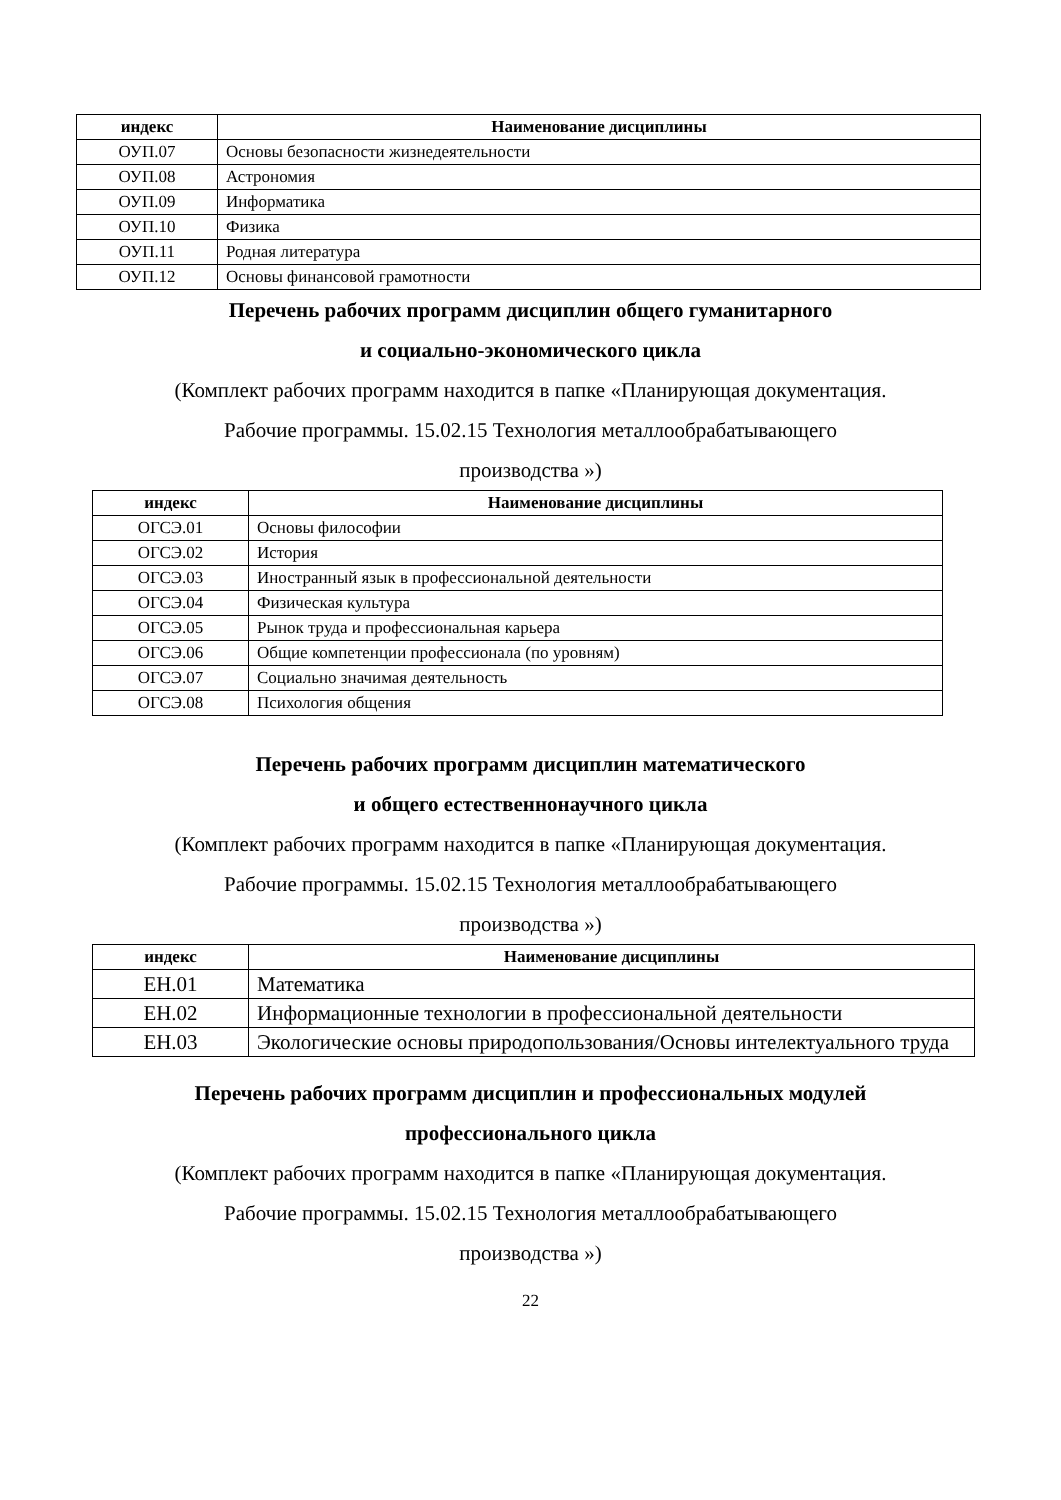| индекс | Наименование дисциплины |
| --- | --- |
| ОУП.07 | Основы безопасности жизнедеятельности |
| ОУП.08 | Астрономия |
| ОУП.09 | Информатика |
| ОУП.10 | Физика |
| ОУП.11 | Родная литература |
| ОУП.12 | Основы финансовой грамотности |
Перечень рабочих программ дисциплин общего гуманитарного
и социально-экономического цикла
(Комплект рабочих программ находится в папке «Планирующая документация.
Рабочие программы. 15.02.15 Технология металлообрабатывающего
производства »)
| индекс | Наименование дисциплины |
| --- | --- |
| ОГСЭ.01 | Основы философии |
| ОГСЭ.02 | История |
| ОГСЭ.03 | Иностранный язык в профессиональной деятельности |
| ОГСЭ.04 | Физическая культура |
| ОГСЭ.05 | Рынок труда и профессиональная карьера |
| ОГСЭ.06 | Общие компетенции профессионала (по уровням) |
| ОГСЭ.07 | Социально значимая деятельность |
| ОГСЭ.08 | Психология общения |
Перечень рабочих программ дисциплин математического
и общего естественнонаучного цикла
(Комплект рабочих программ находится в папке «Планирующая документация.
Рабочие программы. 15.02.15 Технология металлообрабатывающего
производства »)
| индекс | Наименование дисциплины |
| --- | --- |
| ЕН.01 | Математика |
| ЕН.02 | Информационные технологии в профессиональной деятельности |
| ЕН.03 | Экологические основы природопользования/Основы интелектуального труда |
Перечень рабочих программ дисциплин и профессиональных модулей
профессионального цикла
(Комплект рабочих программ находится в папке «Планирующая документация.
Рабочие программы. 15.02.15 Технология металлообрабатывающего
производства »)
22